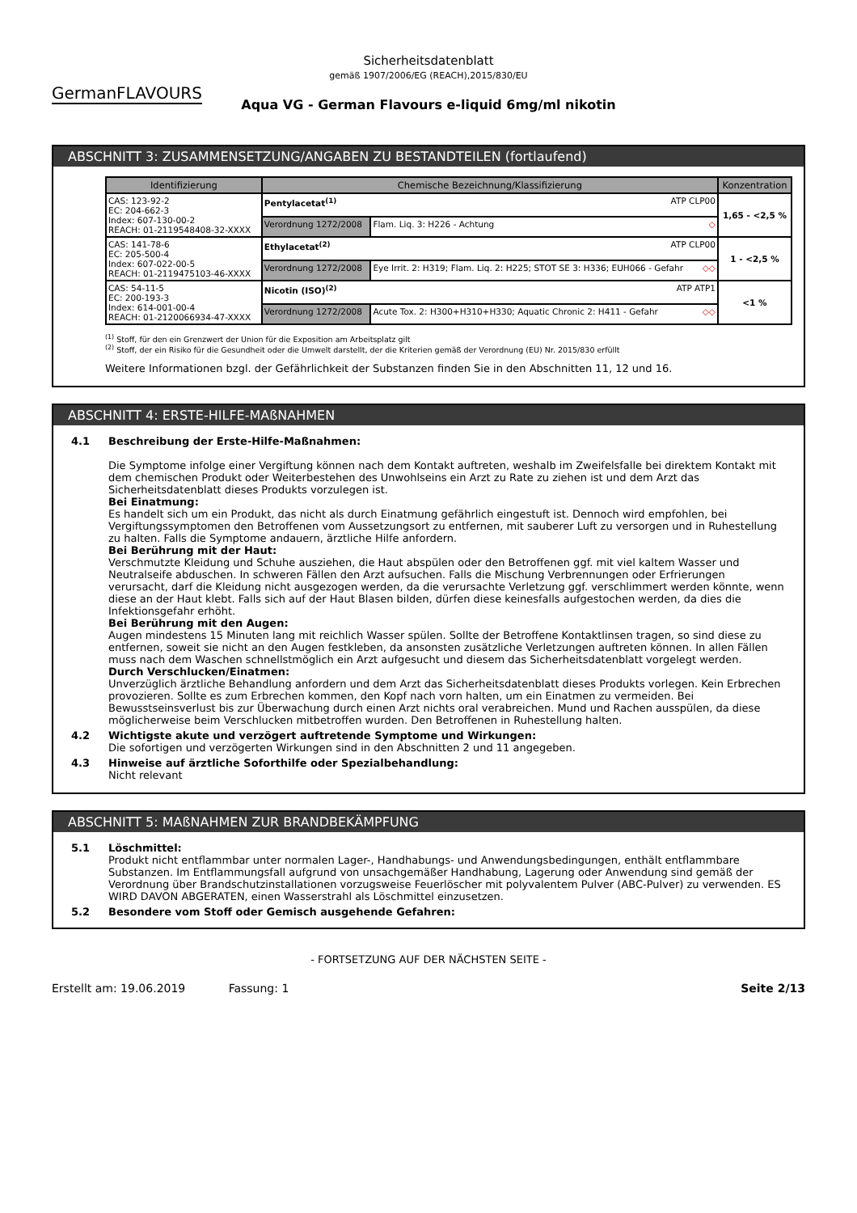Sicherheitsdatenblatt
gemäß 1907/2006/EG (REACH),2015/830/EU
GermanFLAVOURS
Aqua VG - German Flavours e-liquid 6mg/ml nikotin
ABSCHNITT 3: ZUSAMMENSETZUNG/ANGABEN ZU BESTANDTEILEN (fortlaufend)
| Identifizierung | Chemische Bezeichnung/Klassifizierung | | Konzentration |
| --- | --- | --- | --- |
| CAS: 123-92-2 EC: 204-662-3 Index: 607-130-00-2 REACH: 01-2119548408-32-XXXX | Pentylacetat<sup>(1)</sup> ATP CLP00 | | 1,65 - <2,5 % |
| | Verordnung 1272/2008 | Flam. Liq. 3: H226 - Achtung ◇ | |
| CAS: 141-78-6 EC: 205-500-4 Index: 607-022-00-5 REACH: 01-2119475103-46-XXXX | Ethylacetat<sup>(2)</sup> ATP CLP00 | | 1 - <2,5 % |
| | Verordnung 1272/2008 | Eye Irrit. 2: H319; Flam. Liq. 2: H225; STOT SE 3: H336; EUH066 - Gefahr ◇◇ | |
| CAS: 54-11-5 EC: 200-193-3 Index: 614-001-00-4 REACH: 01-2120066934-47-XXXX | Nicotin (ISO)<sup>(2)</sup> ATP ATP1 | | <1 % |
| | Verordnung 1272/2008 | Acute Tox. 2: H300+H310+H330; Aquatic Chronic 2: H411 - Gefahr ◇◇ | |
<sup>(1)</sup> Stoff, für den ein Grenzwert der Union für die Exposition am Arbeitsplatz gilt
<sup>(2)</sup> Stoff, der ein Risiko für die Gesundheit oder die Umwelt darstellt, der die Kriterien gemäß der Verordnung (EU) Nr. 2015/830 erfüllt
Weitere Informationen bzgl. der Gefährlichkeit der Substanzen finden Sie in den Abschnitten 11, 12 und 16.
ABSCHNITT 4: ERSTE-HILFE-MAßNAHMEN
4.1 Beschreibung der Erste-Hilfe-Maßnahmen:
Die Symptome infolge einer Vergiftung können nach dem Kontakt auftreten, weshalb im Zweifelsfalle bei direktem Kontakt mit dem chemischen Produkt oder Weiterbestehen des Unwohlseins ein Arzt zu Rate zu ziehen ist und dem Arzt das Sicherheitsdatenblatt dieses Produkts vorzulegen ist.
Bei Einatmung:
Es handelt sich um ein Produkt, das nicht als durch Einatmung gefährlich eingestuft ist. Dennoch wird empfohlen, bei Vergiftungssymptomen den Betroffenen vom Aussetzungsort zu entfernen, mit sauberer Luft zu versorgen und in Ruhestellung zu halten. Falls die Symptome andauern, ärztliche Hilfe anfordern.
Bei Berührung mit der Haut:
Verschmutzte Kleidung und Schuhe ausziehen, die Haut abspülen oder den Betroffenen ggf. mit viel kaltem Wasser und Neutralseife abduschen. In schweren Fällen den Arzt aufsuchen. Falls die Mischung Verbrennungen oder Erfrierungen verursacht, darf die Kleidung nicht ausgezogen werden, da die verursachte Verletzung ggf. verschlimmert werden könnte, wenn diese an der Haut klebt. Falls sich auf der Haut Blasen bilden, dürfen diese keinesfalls aufgestochen werden, da dies die Infektionsgefahr erhöht.
Bei Berührung mit den Augen:
Augen mindestens 15 Minuten lang mit reichlich Wasser spülen. Sollte der Betroffene Kontaktlinsen tragen, so sind diese zu entfernen, soweit sie nicht an den Augen festkleben, da ansonsten zusätzliche Verletzungen auftreten können. In allen Fällen muss nach dem Waschen schnellstmöglich ein Arzt aufgesucht und diesem das Sicherheitsdatenblatt vorgelegt werden.
Durch Verschlucken/Einatmen:
Unverzüglich ärztliche Behandlung anfordern und dem Arzt das Sicherheitsdatenblatt dieses Produkts vorlegen. Kein Erbrechen provozieren. Sollte es zum Erbrechen kommen, den Kopf nach vorn halten, um ein Einatmen zu vermeiden. Bei Bewusstseinsverlust bis zur Überwachung durch einen Arzt nichts oral verabreichen. Mund und Rachen ausspülen, da diese möglicherweise beim Verschlucken mitbetroffen wurden. Den Betroffenen in Ruhestellung halten.
4.2 Wichtigste akute und verzögert auftretende Symptome und Wirkungen:
Die sofortigen und verzögerten Wirkungen sind in den Abschnitten 2 und 11 angegeben.
4.3 Hinweise auf ärztliche Soforthilfe oder Spezialbehandlung:
Nicht relevant
ABSCHNITT 5: MAßNAHMEN ZUR BRANDBEKÄMPFUNG
5.1 Löschmittel:
Produkt nicht entflammbar unter normalen Lager-, Handhabungs- und Anwendungsbedingungen, enthält entflammbare Substanzen. Im Entflammungsfall aufgrund von unsachgemäßer Handhabung, Lagerung oder Anwendung sind gemäß der Verordnung über Brandschutzinstallationen vorzugsweise Feuerlöscher mit polyvalentem Pulver (ABC-Pulver) zu verwenden. ES WIRD DAVON ABGERATEN, einen Wasserstrahl als Löschmittel einzusetzen.
5.2 Besondere vom Stoff oder Gemisch ausgehende Gefahren:
- FORTSETZUNG AUF DER NÄCHSTEN SEITE -
Erstellt am: 19.06.2019 Fassung: 1 Seite 2/13